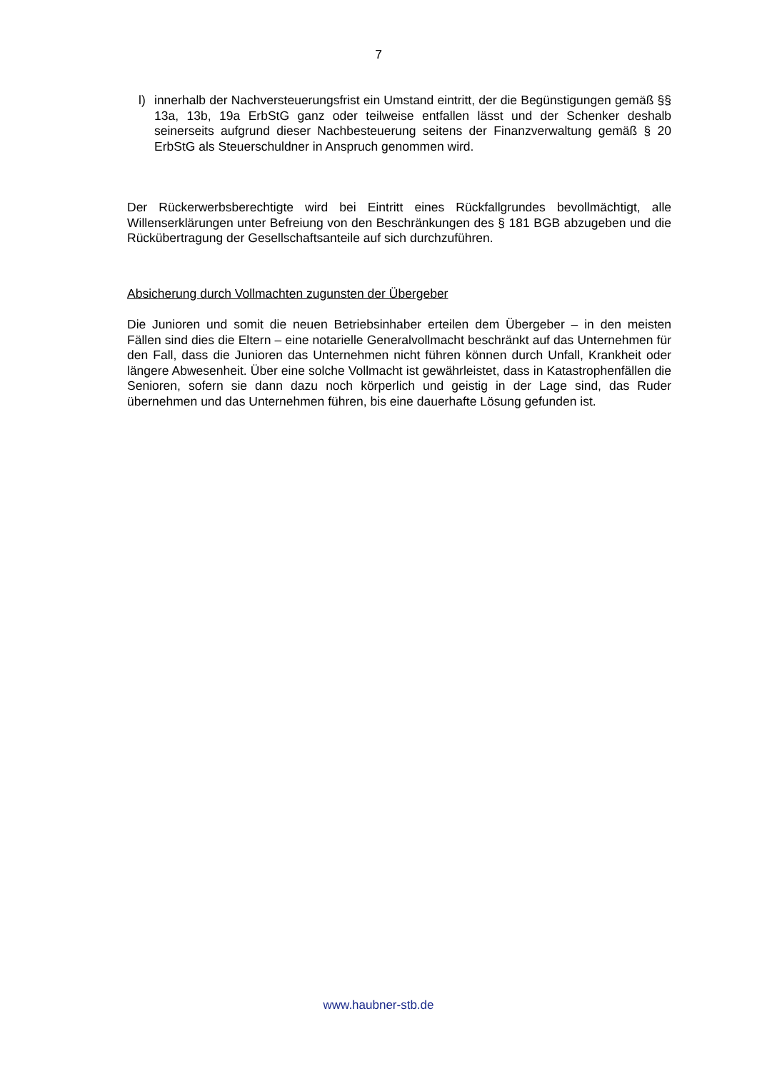7
l) innerhalb der Nachversteuerungsfrist ein Umstand eintritt, der die Begünstigungen gemäß §§ 13a, 13b, 19a ErbStG ganz oder teilweise entfallen lässt und der Schenker deshalb seinerseits aufgrund dieser Nachbesteuerung seitens der Finanzverwaltung gemäß § 20 ErbStG als Steuerschuldner in Anspruch genommen wird.
Der Rückerwerbsberechtigte wird bei Eintritt eines Rückfallgrundes bevollmächtigt, alle Willenserklärungen unter Befreiung von den Beschränkungen des § 181 BGB abzugeben und die Rückübertragung der Gesellschaftsanteile auf sich durchzuführen.
Absicherung durch Vollmachten zugunsten der Übergeber
Die Junioren und somit die neuen Betriebsinhaber erteilen dem Übergeber – in den meisten Fällen sind dies die Eltern – eine notarielle Generalvollmacht beschränkt auf das Unternehmen für den Fall, dass die Junioren das Unternehmen nicht führen können durch Unfall, Krankheit oder längere Abwesenheit. Über eine solche Vollmacht ist gewährleistet, dass in Katastrophenfällen die Senioren, sofern sie dann dazu noch körperlich und geistig in der Lage sind, das Ruder übernehmen und das Unternehmen führen, bis eine dauerhafte Lösung gefunden ist.
www.haubner-stb.de